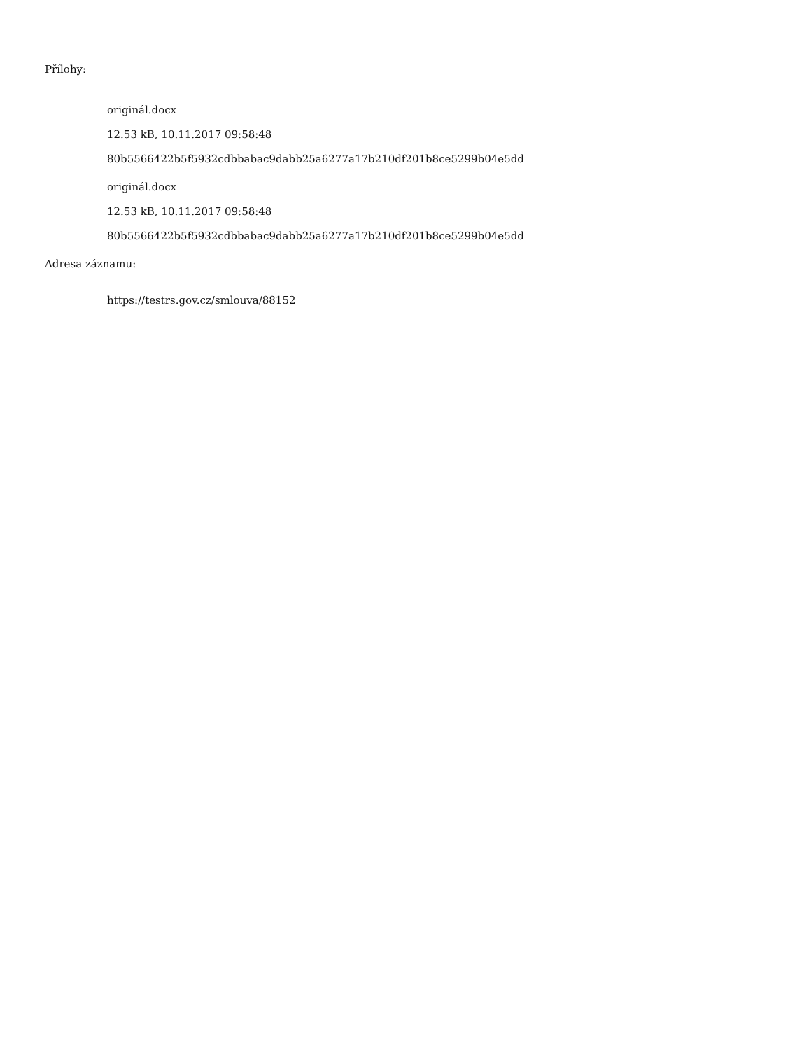Přílohy:
originál.docx
12.53 kB, 10.11.2017 09:58:48
80b5566422b5f5932cdbbabac9dabb25a6277a17b210df201b8ce5299b04e5dd
originál.docx
12.53 kB, 10.11.2017 09:58:48
80b5566422b5f5932cdbbabac9dabb25a6277a17b210df201b8ce5299b04e5dd
Adresa záznamu:
https://testrs.gov.cz/smlouva/88152